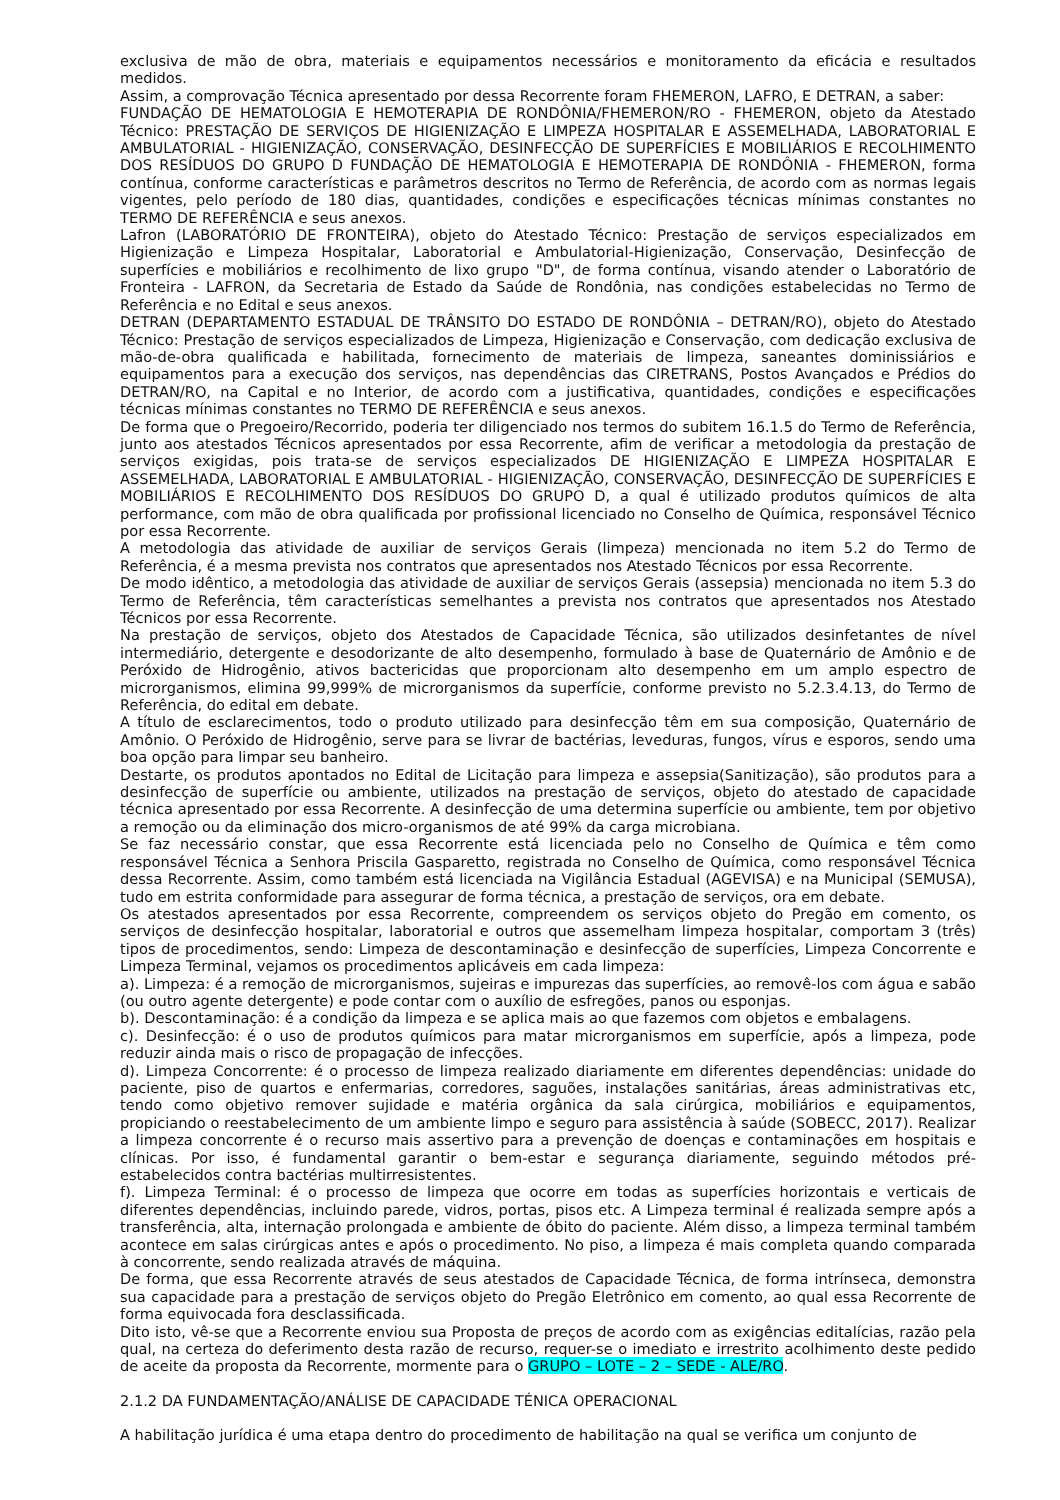exclusiva de mão de obra, materiais e equipamentos necessários e monitoramento da eficácia e resultados medidos.
Assim, a comprovação Técnica apresentado por dessa Recorrente foram FHEMERON, LAFRO, E DETRAN, a saber:
FUNDAÇÃO DE HEMATOLOGIA E HEMOTERAPIA DE RONDÔNIA/FHEMERON/RO - FHEMERON, objeto da Atestado Técnico: PRESTAÇÃO DE SERVIÇOS DE HIGIENIZAÇÃO E LIMPEZA HOSPITALAR E ASSEMELHADA, LABORATORIAL E AMBULATORIAL - HIGIENIZAÇÃO, CONSERVAÇÃO, DESINFECÇÃO DE SUPERFÍCIES E MOBILIÁRIOS E RECOLHIMENTO DOS RESÍDUOS DO GRUPO D FUNDAÇÃO DE HEMATOLOGIA E HEMOTERAPIA DE RONDÔNIA - FHEMERON, forma contínua, conforme características e parâmetros descritos no Termo de Referência, de acordo com as normas legais vigentes, pelo período de 180 dias, quantidades, condições e especificações técnicas mínimas constantes no TERMO DE REFERÊNCIA e seus anexos.
Lafron (LABORATÓRIO DE FRONTEIRA), objeto do Atestado Técnico: Prestação de serviços especializados em Higienização e Limpeza Hospitalar, Laboratorial e Ambulatorial-Higienização, Conservação, Desinfecção de superfícies e mobiliários e recolhimento de lixo grupo "D", de forma contínua, visando atender o Laboratório de Fronteira - LAFRON, da Secretaria de Estado da Saúde de Rondônia, nas condições estabelecidas no Termo de Referência e no Edital e seus anexos.
DETRAN (DEPARTAMENTO ESTADUAL DE TRÂNSITO DO ESTADO DE RONDÔNIA – DETRAN/RO), objeto do Atestado Técnico: Prestação de serviços especializados de Limpeza, Higienização e Conservação, com dedicação exclusiva de mão-de-obra qualificada e habilitada, fornecimento de materiais de limpeza, saneantes dominissiários e equipamentos para a execução dos serviços, nas dependências das CIRETRANS, Postos Avançados e Prédios do DETRAN/RO, na Capital e no Interior, de acordo com a justificativa, quantidades, condições e especificações técnicas mínimas constantes no TERMO DE REFERÊNCIA e seus anexos.
De forma que o Pregoeiro/Recorrido, poderia ter diligenciado nos termos do subitem 16.1.5 do Termo de Referência, junto aos atestados Técnicos apresentados por essa Recorrente, afim de verificar a metodologia da prestação de serviços exigidas, pois trata-se de serviços especializados DE HIGIENIZAÇÃO E LIMPEZA HOSPITALAR E ASSEMELHADA, LABORATORIAL E AMBULATORIAL - HIGIENIZAÇÃO, CONSERVAÇÃO, DESINFECÇÃO DE SUPERFÍCIES E MOBILIÁRIOS E RECOLHIMENTO DOS RESÍDUOS DO GRUPO D, a qual é utilizado produtos químicos de alta performance, com mão de obra qualificada por profissional licenciado no Conselho de Química, responsável Técnico por essa Recorrente.
A metodologia das atividade de auxiliar de serviços Gerais (limpeza) mencionada no item 5.2 do Termo de Referência, é a mesma prevista nos contratos que apresentados nos Atestado Técnicos por essa Recorrente.
De modo idêntico, a metodologia das atividade de auxiliar de serviços Gerais (assepsia) mencionada no item 5.3 do Termo de Referência, têm características semelhantes a prevista nos contratos que apresentados nos Atestado Técnicos por essa Recorrente.
Na prestação de serviços, objeto dos Atestados de Capacidade Técnica, são utilizados desinfetantes de nível intermediário, detergente e desodorizante de alto desempenho, formulado à base de Quaternário de Amônio e de Peróxido de Hidrogênio, ativos bactericidas que proporcionam alto desempenho em um amplo espectro de microrganismos, elimina 99,999% de microrganismos da superfície, conforme previsto no 5.2.3.4.13, do Termo de Referência, do edital em debate.
A título de esclarecimentos, todo o produto utilizado para desinfecção têm em sua composição, Quaternário de Amônio. O Peróxido de Hidrogênio, serve para se livrar de bactérias, leveduras, fungos, vírus e esporos, sendo uma boa opção para limpar seu banheiro.
Destarte, os produtos apontados no Edital de Licitação para limpeza e assepsia(Sanitização), são produtos para a desinfecção de superfície ou ambiente, utilizados na prestação de serviços, objeto do atestado de capacidade técnica apresentado por essa Recorrente. A desinfecção de uma determina superfície ou ambiente, tem por objetivo a remoção ou da eliminação dos micro-organismos de até 99% da carga microbiana.
Se faz necessário constar, que essa Recorrente está licenciada pelo no Conselho de Química e têm como responsável Técnica a Senhora Priscila Gasparetto, registrada no Conselho de Química, como responsável Técnica dessa Recorrente. Assim, como também está licenciada na Vigilância Estadual (AGEVISA) e na Municipal (SEMUSA), tudo em estrita conformidade para assegurar de forma técnica, a prestação de serviços, ora em debate.
Os atestados apresentados por essa Recorrente, compreendem os serviços objeto do Pregão em comento, os serviços de desinfecção hospitalar, laboratorial e outros que assemelham limpeza hospitalar, comportam 3 (três) tipos de procedimentos, sendo: Limpeza de descontaminação e desinfecção de superfícies, Limpeza Concorrente e Limpeza Terminal, vejamos os procedimentos aplicáveis em cada limpeza:
a). Limpeza: é a remoção de microrganismos, sujeiras e impurezas das superfícies, ao removê-los com água e sabão (ou outro agente detergente) e pode contar com o auxílio de esfregões, panos ou esponjas.
b). Descontaminação: é a condição da limpeza e se aplica mais ao que fazemos com objetos e embalagens.
c). Desinfecção: é o uso de produtos químicos para matar microrganismos em superfície, após a limpeza, pode reduzir ainda mais o risco de propagação de infecções.
d). Limpeza Concorrente: é o processo de limpeza realizado diariamente em diferentes dependências: unidade do paciente, piso de quartos e enfermarias, corredores, saguões, instalações sanitárias, áreas administrativas etc, tendo como objetivo remover sujidade e matéria orgânica da sala cirúrgica, mobiliários e equipamentos, propiciando o reestabelecimento de um ambiente limpo e seguro para assistência à saúde (SOBECC, 2017). Realizar a limpeza concorrente é o recurso mais assertivo para a prevenção de doenças e contaminações em hospitais e clínicas. Por isso, é fundamental garantir o bem-estar e segurança diariamente, seguindo métodos pré-estabelecidos contra bactérias multirresistentes.
f). Limpeza Terminal: é o processo de limpeza que ocorre em todas as superfícies horizontais e verticais de diferentes dependências, incluindo parede, vidros, portas, pisos etc. A Limpeza terminal é realizada sempre após a transferência, alta, internação prolongada e ambiente de óbito do paciente. Além disso, a limpeza terminal também acontece em salas cirúrgicas antes e após o procedimento. No piso, a limpeza é mais completa quando comparada à concorrente, sendo realizada através de máquina.
De forma, que essa Recorrente através de seus atestados de Capacidade Técnica, de forma intrínseca, demonstra sua capacidade para a prestação de serviços objeto do Pregão Eletrônico em comento, ao qual essa Recorrente de forma equivocada fora desclassificada.
Dito isto, vê-se que a Recorrente enviou sua Proposta de preços de acordo com as exigências editalícias, razão pela qual, na certeza do deferimento desta razão de recurso, requer-se o imediato e irrestrito acolhimento deste pedido de aceite da proposta da Recorrente, mormente para o GRUPO – LOTE – 2 – SEDE - ALE/RO.
2.1.2 DA FUNDAMENTAÇÃO/ANÁLISE DE CAPACIDADE TÉNICA OPERACIONAL
A habilitação jurídica é uma etapa dentro do procedimento de habilitação na qual se verifica um conjunto de